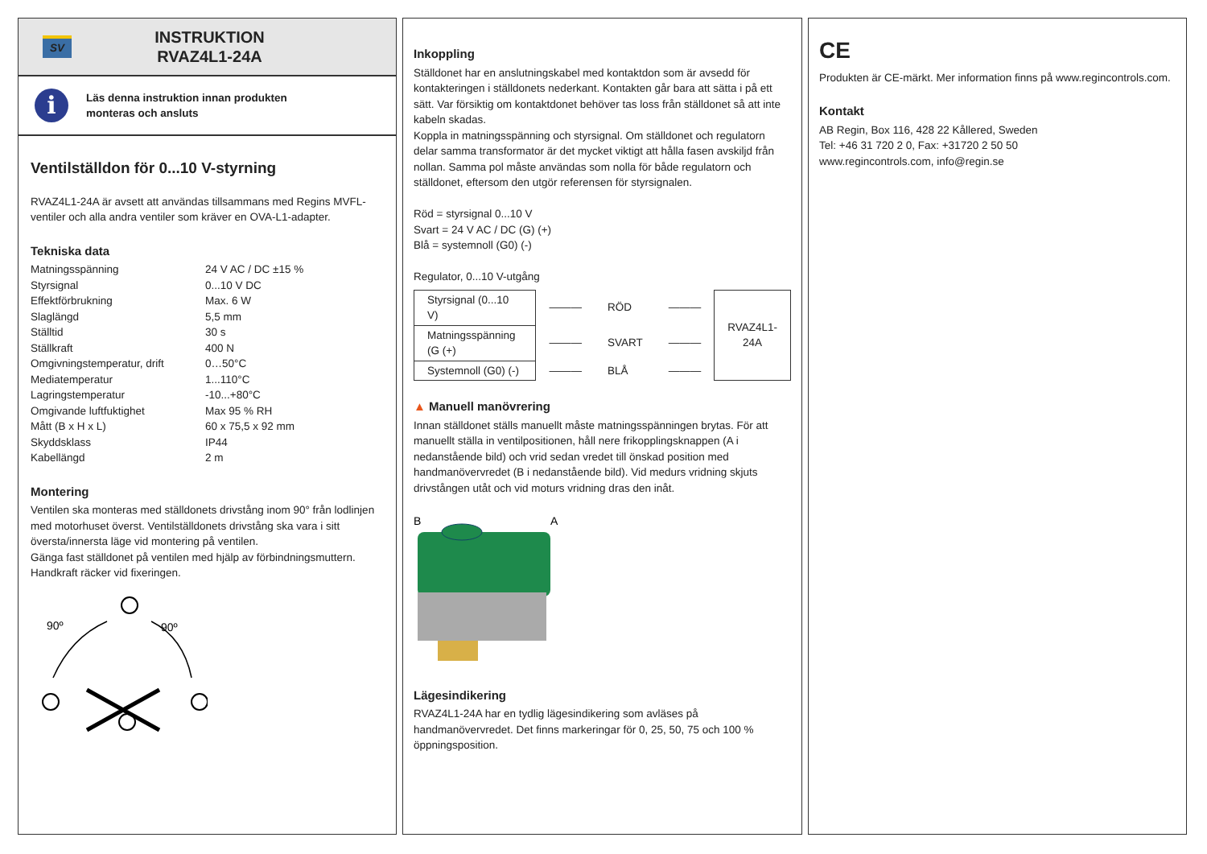SV
INSTRUKTION
RVAZ4L1-24A
i
Läs denna instruktion innan produkten
monteras och ansluts
Ventilställdon för 0...10 V-styrning
RVAZ4L1-24A är avsett att användas tillsammans med Regins MVFL-ventiler och alla andra ventiler som kräver en OVA-L1-adapter.
Tekniska data
| Matningsspänning | 24 V AC / DC ±15 % |
| Styrsignal | 0...10 V DC |
| Effektförbrukning | Max. 6 W |
| Slaglängd | 5,5 mm |
| Ställtid | 30 s |
| Ställkraft | 400 N |
| Omgivningstemperatur, drift | 0…50°C |
| Mediatemperatur | 1...110°C |
| Lagringstemperatur | -10...+80°C |
| Omgivande luftfuktighet | Max 95 % RH |
| Mått (B x H x L) | 60 x 75,5 x 92 mm |
| Skyddsklass | IP44 |
| Kabellängd | 2 m |
Montering
Ventilen ska monteras med ställdonets drivstång inom 90° från lodlinjen med motorhuset överst. Ventilställdonets drivstång ska vara i sitt översta/innersta läge vid montering på ventilen.
Gänga fast ställdonet på ventilen med hjälp av förbindningsmuttern. Handkraft räcker vid fixeringen.
90º
90º
Inkoppling
Ställdonet har en anslutningskabel med kontaktdon som är avsedd för kontakteringen i ställdonets nederkant. Kontakten går bara att sätta i på ett sätt. Var försiktig om kontaktdonet behöver tas loss från ställdonet så att inte kabeln skadas.
Koppla in matningsspänning och styrsignal. Om ställdonet och regulatorn delar samma transformator är det mycket viktigt att hålla fasen avskiljd från nollan. Samma pol måste användas som nolla för både regulatorn och ställdonet, eftersom den utgör referensen för styrsignalen.
Röd = styrsignal 0...10 V
Svart = 24 V AC / DC (G) (+)
Blå = systemnoll (G0) (-)
Regulator, 0...10 V-utgång
| Styrsignal (0...10 V) | ——— | RÖD | ——— | RVAZ4L1- 24A |
| Matningsspänning (G (+) | ——— | SVART | ——— | |
| Systemnoll (G0) (-) | ——— | BLÅ | ——— | |
▲ Manuell manövrering
Innan ställdonet ställs manuellt måste matningsspänningen brytas. För att manuellt ställa in ventilpositionen, håll nere frikopplingsknappen (A i nedanstående bild) och vrid sedan vredet till önskad position med handmanövervredet (B i nedanstående bild). Vid medurs vridning skjuts drivstången utåt och vid moturs vridning dras den inåt.
B
A
Lägesindikering
RVAZ4L1-24A har en tydlig lägesindikering som avläses på handmanövervredet. Det finns markeringar för 0, 25, 50, 75 och 100 % öppningsposition.
CE
Produkten är CE-märkt. Mer information finns på www.regincontrols.com.
Kontakt
AB Regin, Box 116, 428 22 Kållered, Sweden
Tel: +46 31 720 2 0, Fax: +31720 2 50 50
www.regincontrols.com, info@regin.se